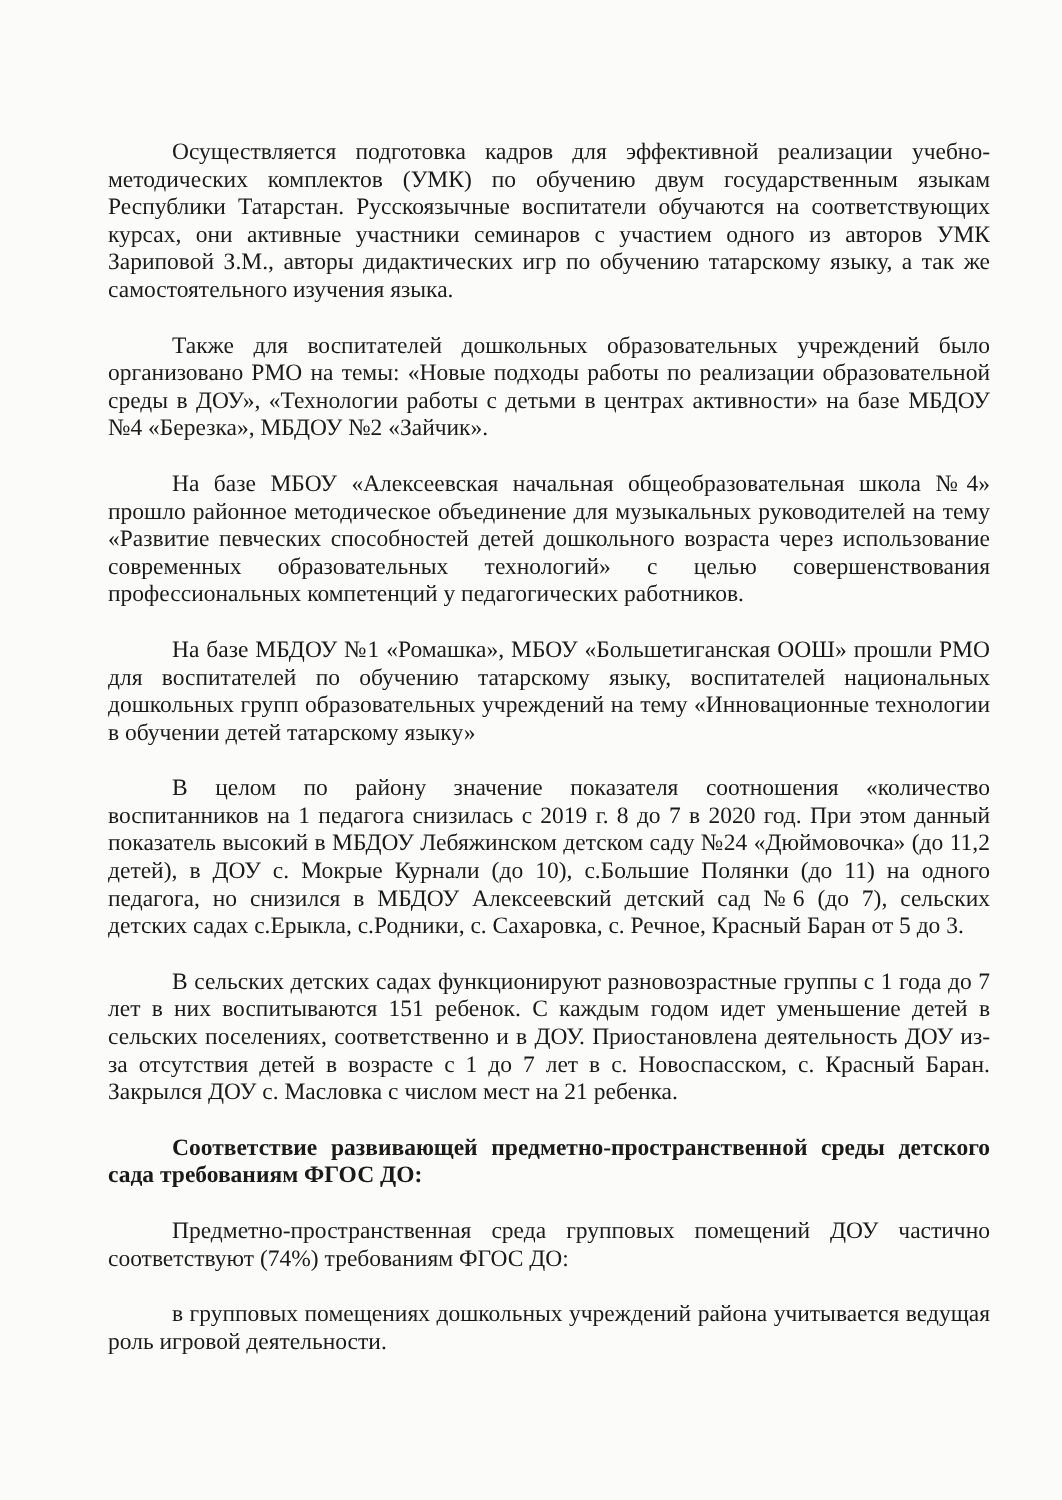Осуществляется подготовка кадров для эффективной реализации учебно-методических комплектов (УМК) по обучению двум государственным языкам Республики Татарстан. Русскоязычные воспитатели обучаются на соответствующих курсах, они активные участники семинаров с участием одного из авторов УМК Зариповой З.М., авторы дидактических игр по обучению татарскому языку, а так же самостоятельного изучения языка.
Также для воспитателей дошкольных образовательных учреждений было организовано РМО на темы: «Новые подходы работы по реализации образовательной среды в ДОУ», «Технологии работы с детьми в центрах активности» на базе МБДОУ №4 «Березка», МБДОУ №2 «Зайчик».
На базе МБОУ «Алексеевская начальная общеобразовательная школа №4» прошло районное методическое объединение для музыкальных руководителей на тему «Развитие певческих способностей детей дошкольного возраста через использование современных образовательных технологий» с целью совершенствования профессиональных компетенций у педагогических работников.
На базе МБДОУ №1 «Ромашка», МБОУ «Большетиганская ООШ» прошли РМО для воспитателей по обучению татарскому языку, воспитателей национальных дошкольных групп образовательных учреждений на тему «Инновационные технологии в обучении детей татарскому языку»
В целом по району значение показателя соотношения «количество воспитанников на 1 педагога снизилась с 2019 г. 8 до 7 в 2020 год. При этом данный показатель высокий в МБДОУ Лебяжинском детском саду №24 «Дюймовочка» (до 11,2 детей), в ДОУ с. Мокрые Курнали (до 10), с.Большие Полянки (до 11) на одного педагога, но снизился в МБДОУ Алексеевский детский сад №6 (до 7), сельских детских садах с.Ерыкла, с.Родники, с. Сахаровка, с. Речное, Красный Баран от 5 до 3.
В сельских детских садах функционируют разновозрастные группы с 1 года до 7 лет в них воспитываются 151 ребенок. С каждым годом идет уменьшение детей в сельских поселениях, соответственно и в ДОУ. Приостановлена деятельность ДОУ из-за отсутствия детей в возрасте с 1 до 7 лет в с. Новоспасском, с. Красный Баран. Закрылся ДОУ с. Масловка с числом мест на 21 ребенка.
Соответствие развивающей предметно-пространственной среды детского сада требованиям ФГОС ДО:
Предметно-пространственная среда групповых помещений ДОУ частично соответствуют (74%) требованиям ФГОС ДО:
в групповых помещениях дошкольных учреждений района учитывается ведущая роль игровой деятельности.